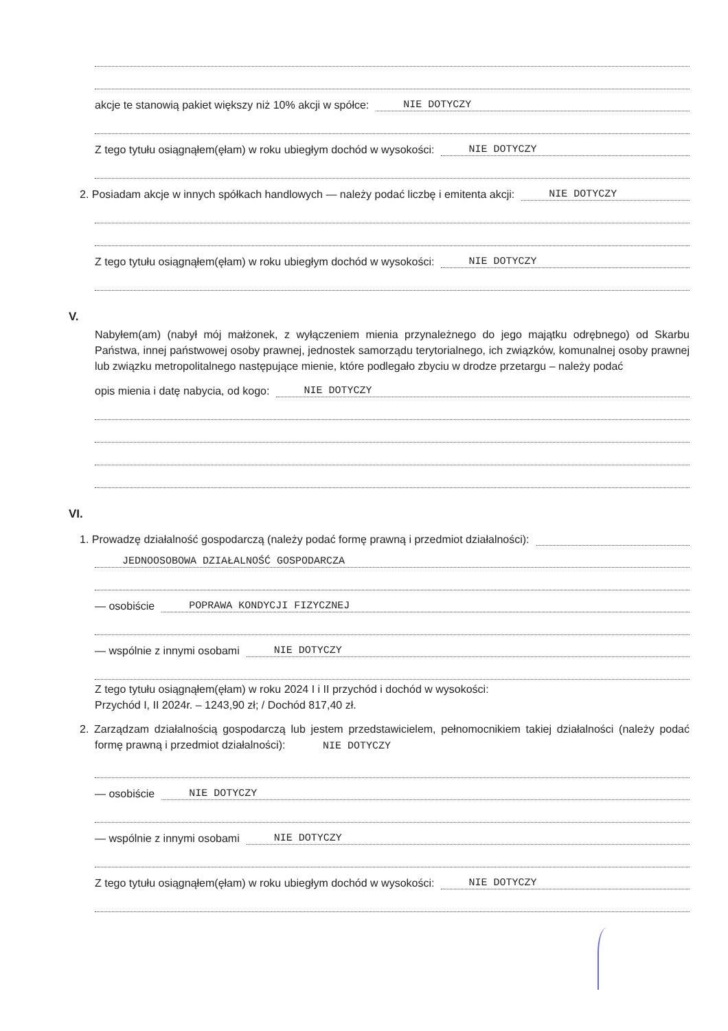akcje te stanowią pakiet większy niż 10% akcji w spółce: NIE DOTYCZY
Z tego tytułu osiągnąłem(ęłam) w roku ubiegłym dochód w wysokości: NIE DOTYCZY
2. Posiadam akcje w innych spółkach handlowych — należy podać liczbę i emitenta akcji: NIE DOTYCZY
Z tego tytułu osiągnąłem(ęłam) w roku ubiegłym dochód w wysokości: NIE DOTYCZY
V.
Nabyłem(am) (nabył mój małżonek, z wyłączeniem mienia przynależnego do jego majątku odrębnego) od Skarbu Państwa, innej państwowej osoby prawnej, jednostek samorządu terytorialnego, ich związków, komunalnej osoby prawnej lub związku metropolitalnego następujące mienie, które podlegało zbyciu w drodze przetargu – należy podać
opis mienia i datę nabycia, od kogo: NIE DOTYCZY
VI.
1. Prowadzę działalność gospodarczą (należy podać formę prawną i przedmiot działalności):
JEDNOOSOBOWA DZIAŁALNOŚĆ GOSPODARCZA
— osobiście POPRAWA KONDYCJI FIZYCZNEJ
— wspólnie z innymi osobami NIE DOTYCZY
Z tego tytułu osiągnąłem(ęłam) w roku 2024 I i II przychód i dochód w wysokości:
Przychód I, II 2024r. – 1243,90 zł; / Dochód 817,40 zł.
2. Zarządzam działalnością gospodarczą lub jestem przedstawicielem, pełnomocnikiem takiej działalności (należy podać formę prawną i przedmiot działalności): NIE DOTYCZY
— osobiście NIE DOTYCZY
— wspólnie z innymi osobami NIE DOTYCZY
Z tego tytułu osiągnąłem(ęłam) w roku ubiegłym dochód w wysokości: NIE DOTYCZY